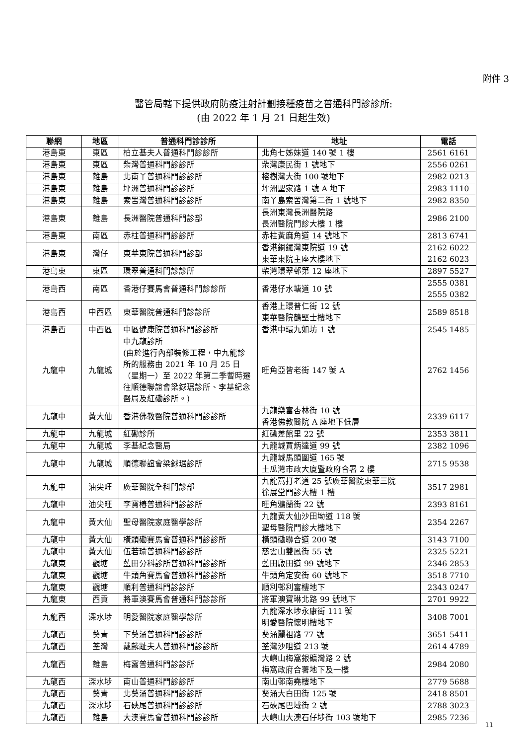附件 3
醫管局轄下提供政府防疫注射計劃接種疫苗之普通科門診診所:
(由 2022 年 1 月 21 日起生效)
| 聯網 | 地區 | 普通科門診診所 | 地址 | 電話 |
| --- | --- | --- | --- | --- |
| 港島東 | 東區 | 柏立基夫人普通科門診診所 | 北角七姊妹道 140 號 1 樓 | 2561 6161 |
| 港島東 | 東區 | 柴灣普通科門診診所 | 柴灣康民街 1 號地下 | 2556 0261 |
| 港島東 | 離島 | 北南丫普通科門診診所 | 榕樹灣大街 100 號地下 | 2982 0213 |
| 港島東 | 離島 | 坪洲普通科門診診所 | 坪洲聖家路 1 號 A 地下 | 2983 1110 |
| 港島東 | 離島 | 索罟灣普通科門診診所 | 南丫島索罟灣第二街 1 號地下 | 2982 8350 |
| 港島東 | 離島 | 長洲醫院普通科門診部 | 長洲東灣長洲醫院路 長洲醫院門診大樓 1 樓 | 2986 2100 |
| 港島東 | 南區 | 赤柱普通科門診診所 | 赤柱黃麻角道 14 號地下 | 2813 6741 |
| 港島東 | 灣仔 | 東華東院普通科門診部 | 香港銅鑼灣東院道 19 號 東華東院主座大樓地下 | 2162 6022 2162 6023 |
| 港島東 | 東區 | 環翠普通科門診診所 | 柴灣環翠邨第 12 座地下 | 2897 5527 |
| 港島西 | 南區 | 香港仔賽馬會普通科門診診所 | 香港仔水塘道 10 號 | 2555 0381 2555 0382 |
| 港島西 | 中西區 | 東華醫院普通科門診診所 | 香港上環普仁街 12 號 東華醫院鶴堅士樓地下 | 2589 8518 |
| 港島西 | 中西區 | 中區健康院普通科門診診所 | 香港中環九如坊 1 號 | 2545 1485 |
| 九龍中 | 九龍城 | 中九龍診所 (由於進行內部裝修工程，中九龍診所的服務由 2021 年 10 月 25 日（星期一）至 2022 年第二季暫時遷往順德聯誼會梁銶琚診所、李基紀念醫局及紅磡診所。) | 旺角亞皆老街 147 號 A | 2762 1456 |
| 九龍中 | 黃大仙 | 香港佛教醫院普通科門診診所 | 九龍樂富杏林街 10 號 香港佛教醫院 A 座地下低層 | 2339 6117 |
| 九龍中 | 九龍城 | 紅磡診所 | 紅磡差館里 22 號 | 2353 3811 |
| 九龍中 | 九龍城 | 李基紀念醫局 | 九龍城賈炳達道 99 號 | 2382 1096 |
| 九龍中 | 九龍城 | 順德聯誼會梁銶琚診所 | 九龍城馬頭圍道 165 號 土瓜灣市政大廈暨政府合署 2 樓 | 2715 9538 |
| 九龍中 | 油尖旺 | 廣華醫院全科門診部 | 九龍窩打老道 25 號廣華醫院東華三院 徐展堂門診大樓 1 樓 | 3517 2981 |
| 九龍中 | 油尖旺 | 李寶椿普通科門診診所 | 旺角鴉蘭街 22 號 | 2393 8161 |
| 九龍中 | 黃大仙 | 聖母醫院家庭醫學診所 | 九龍黃大仙沙田坳道 118 號 聖母醫院門診大樓地下 | 2354 2267 |
| 九龍中 | 黃大仙 | 橫頭磡賽馬會普通科門診診所 | 橫頭磡聯合道 200 號 | 3143 7100 |
| 九龍中 | 黃大仙 | 伍若瑜普通科門診診所 | 慈雲山雙鳳街 55 號 | 2325 5221 |
| 九龍東 | 觀塘 | 藍田分科診所普通科門診診所 | 藍田啟田道 99 號地下 | 2346 2853 |
| 九龍東 | 觀塘 | 牛頭角賽馬會普通科門診診所 | 牛頭角定安街 60 號地下 | 3518 7710 |
| 九龍東 | 觀塘 | 順利普通科門診診所 | 順利邨利富樓地下 | 2343 0247 |
| 九龍東 | 西貢 | 將軍澳賽馬會普通科門診診所 | 將軍澳寶琳北路 99 號地下 | 2701 9922 |
| 九龍西 | 深水埗 | 明愛醫院家庭醫學診所 | 九龍深水埗永康街 111 號 明愛醫院懷明樓地下 | 3408 7001 |
| 九龍西 | 葵青 | 下葵涌普通科門診診所 | 葵涌麗祖路 77 號 | 3651 5411 |
| 九龍西 | 荃灣 | 戴麟趾夫人普通科門診診所 | 荃灣沙咀道 213 號 | 2614 4789 |
| 九龍西 | 離島 | 梅窩普通科門診診所 | 大嶼山梅窩銀礦灣路 2 號 梅窩政府合署地下及一樓 | 2984 2080 |
| 九龍西 | 深水埗 | 南山普通科門診診所 | 南山邨南堯樓地下 | 2779 5688 |
| 九龍西 | 葵青 | 北葵涌普通科門診診所 | 葵涌大白田街 125 號 | 2418 8501 |
| 九龍西 | 深水埗 | 石硤尾普通科門診診所 | 石硤尾巴域街 2 號 | 2788 3023 |
| 九龍西 | 離島 | 大澳賽馬會普通科門診診所 | 大嶼山大澳石仔埗街 103 號地下 | 2985 7236 |
11